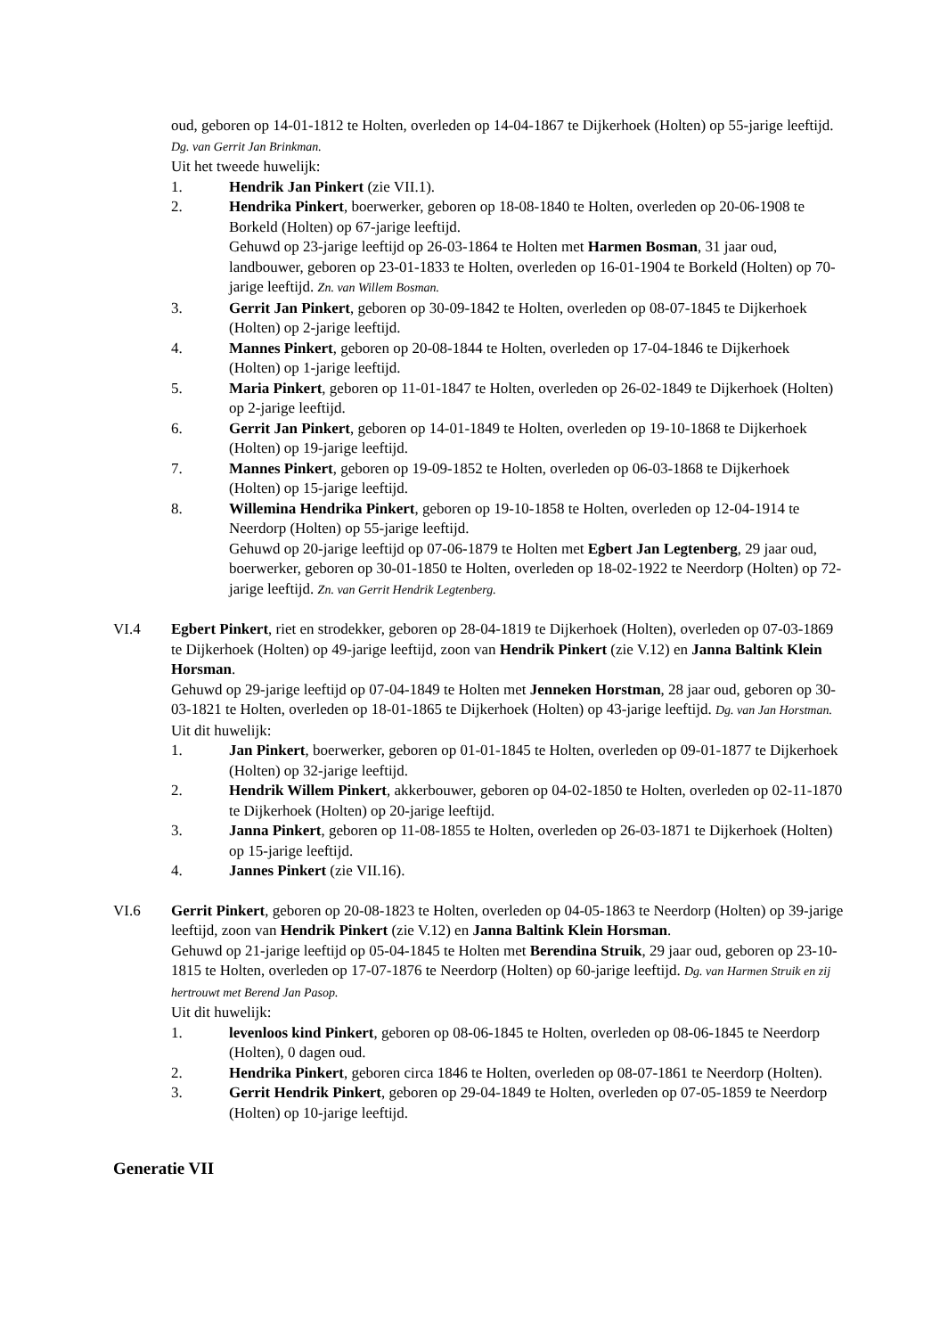oud, geboren op 14-01-1812 te Holten, overleden op 14-04-1867 te Dijkerhoek (Holten) op 55-jarige leeftijd. Dg. van Gerrit Jan Brinkman.
Uit het tweede huwelijk:
1. Hendrik Jan Pinkert (zie VII.1).
2. Hendrika Pinkert, boerwerker, geboren op 18-08-1840 te Holten, overleden op 20-06-1908 te Borkeld (Holten) op 67-jarige leeftijd.
Gehuwd op 23-jarige leeftijd op 26-03-1864 te Holten met Harmen Bosman, 31 jaar oud, landbouwer, geboren op 23-01-1833 te Holten, overleden op 16-01-1904 te Borkeld (Holten) op 70-jarige leeftijd. Zn. van Willem Bosman.
3. Gerrit Jan Pinkert, geboren op 30-09-1842 te Holten, overleden op 08-07-1845 te Dijkerhoek (Holten) op 2-jarige leeftijd.
4. Mannes Pinkert, geboren op 20-08-1844 te Holten, overleden op 17-04-1846 te Dijkerhoek (Holten) op 1-jarige leeftijd.
5. Maria Pinkert, geboren op 11-01-1847 te Holten, overleden op 26-02-1849 te Dijkerhoek (Holten) op 2-jarige leeftijd.
6. Gerrit Jan Pinkert, geboren op 14-01-1849 te Holten, overleden op 19-10-1868 te Dijkerhoek (Holten) op 19-jarige leeftijd.
7. Mannes Pinkert, geboren op 19-09-1852 te Holten, overleden op 06-03-1868 te Dijkerhoek (Holten) op 15-jarige leeftijd.
8. Willemina Hendrika Pinkert, geboren op 19-10-1858 te Holten, overleden op 12-04-1914 te Neerdorp (Holten) op 55-jarige leeftijd.
Gehuwd op 20-jarige leeftijd op 07-06-1879 te Holten met Egbert Jan Legtenberg, 29 jaar oud, boerwerker, geboren op 30-01-1850 te Holten, overleden op 18-02-1922 te Neerdorp (Holten) op 72-jarige leeftijd. Zn. van Gerrit Hendrik Legtenberg.
VI.4 Egbert Pinkert, riet en strodekker, geboren op 28-04-1819 te Dijkerhoek (Holten), overleden op 07-03-1869 te Dijkerhoek (Holten) op 49-jarige leeftijd, zoon van Hendrik Pinkert (zie V.12) en Janna Baltink Klein Horsman.
Gehuwd op 29-jarige leeftijd op 07-04-1849 te Holten met Jenneken Horstman, 28 jaar oud, geboren op 30-03-1821 te Holten, overleden op 18-01-1865 te Dijkerhoek (Holten) op 43-jarige leeftijd. Dg. van Jan Horstman.
Uit dit huwelijk:
1. Jan Pinkert, boerwerker, geboren op 01-01-1845 te Holten, overleden op 09-01-1877 te Dijkerhoek (Holten) op 32-jarige leeftijd.
2. Hendrik Willem Pinkert, akkerbouwer, geboren op 04-02-1850 te Holten, overleden op 02-11-1870 te Dijkerhoek (Holten) op 20-jarige leeftijd.
3. Janna Pinkert, geboren op 11-08-1855 te Holten, overleden op 26-03-1871 te Dijkerhoek (Holten) op 15-jarige leeftijd.
4. Jannes Pinkert (zie VII.16).
VI.6 Gerrit Pinkert, geboren op 20-08-1823 te Holten, overleden op 04-05-1863 te Neerdorp (Holten) op 39-jarige leeftijd, zoon van Hendrik Pinkert (zie V.12) en Janna Baltink Klein Horsman.
Gehuwd op 21-jarige leeftijd op 05-04-1845 te Holten met Berendina Struik, 29 jaar oud, geboren op 23-10-1815 te Holten, overleden op 17-07-1876 te Neerdorp (Holten) op 60-jarige leeftijd. Dg. van Harmen Struik en zij hertrouwt met Berend Jan Pasop.
Uit dit huwelijk:
1. levenloos kind Pinkert, geboren op 08-06-1845 te Holten, overleden op 08-06-1845 te Neerdorp (Holten), 0 dagen oud.
2. Hendrika Pinkert, geboren circa 1846 te Holten, overleden op 08-07-1861 te Neerdorp (Holten).
3. Gerrit Hendrik Pinkert, geboren op 29-04-1849 te Holten, overleden op 07-05-1859 te Neerdorp (Holten) op 10-jarige leeftijd.
Generatie VII